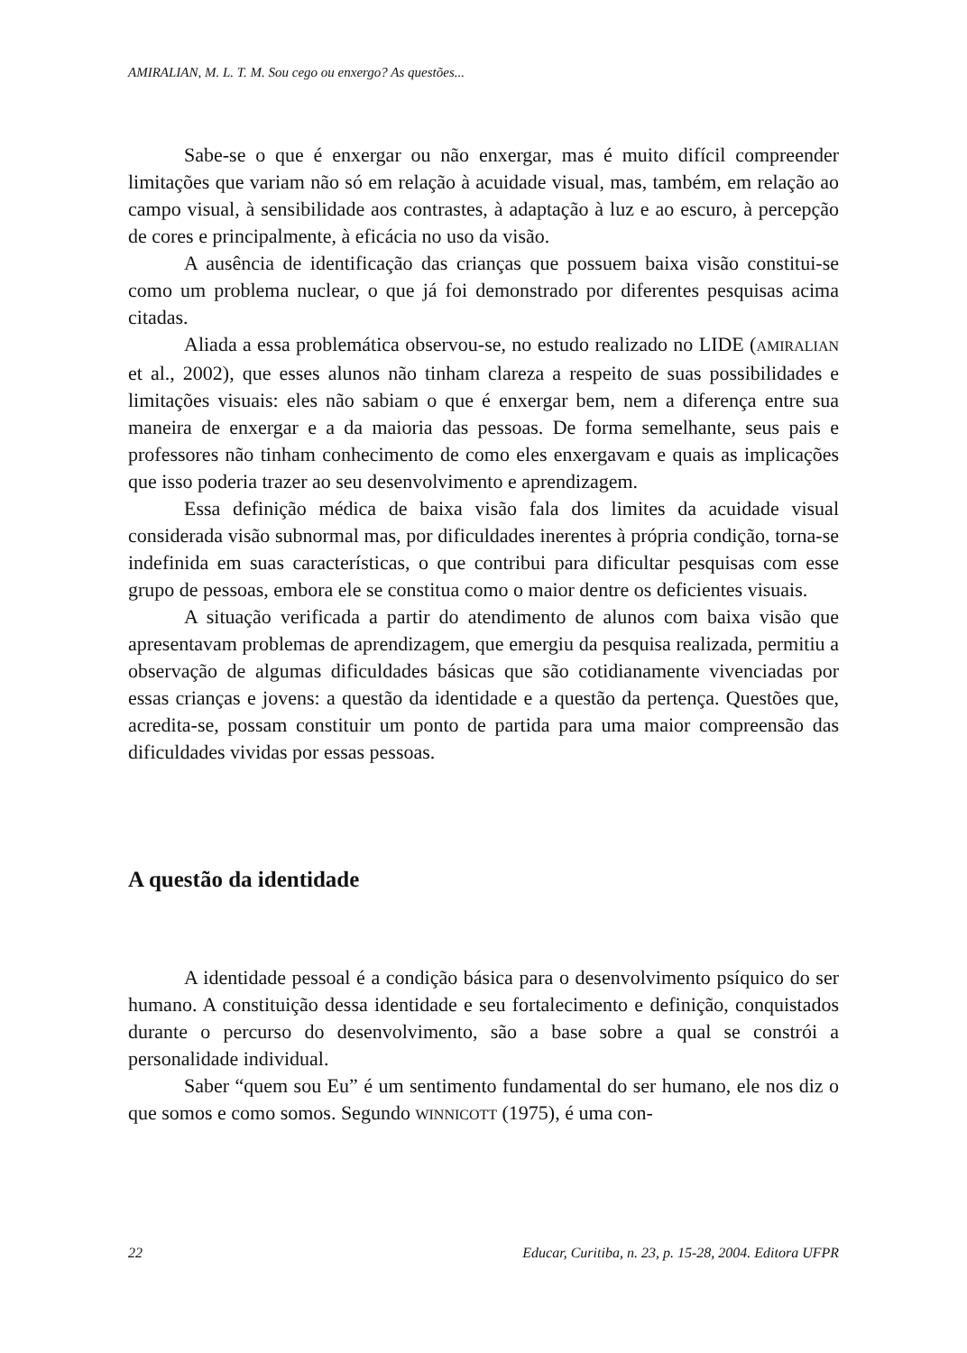AMIRALIAN, M. L. T. M. Sou cego ou enxergo? As questões...
Sabe-se o que é enxergar ou não enxergar, mas é muito difícil compreender limitações que variam não só em relação à acuidade visual, mas, também, em relação ao campo visual, à sensibilidade aos contrastes, à adaptação à luz e ao escuro, à percepção de cores e principalmente, à eficácia no uso da visão.
A ausência de identificação das crianças que possuem baixa visão constitui-se como um problema nuclear, o que já foi demonstrado por diferentes pesquisas acima citadas.
Aliada a essa problemática observou-se, no estudo realizado no LIDE (AMIRALIAN et al., 2002), que esses alunos não tinham clareza a respeito de suas possibilidades e limitações visuais: eles não sabiam o que é enxergar bem, nem a diferença entre sua maneira de enxergar e a da maioria das pessoas. De forma semelhante, seus pais e professores não tinham conhecimento de como eles enxergavam e quais as implicações que isso poderia trazer ao seu desenvolvimento e aprendizagem.
Essa definição médica de baixa visão fala dos limites da acuidade visual considerada visão subnormal mas, por dificuldades inerentes à própria condição, torna-se indefinida em suas características, o que contribui para dificultar pesquisas com esse grupo de pessoas, embora ele se constitua como o maior dentre os deficientes visuais.
A situação verificada a partir do atendimento de alunos com baixa visão que apresentavam problemas de aprendizagem, que emergiu da pesquisa realizada, permitiu a observação de algumas dificuldades básicas que são cotidianamente vivenciadas por essas crianças e jovens: a questão da identidade e a questão da pertença. Questões que, acredita-se, possam constituir um ponto de partida para uma maior compreensão das dificuldades vividas por essas pessoas.
A questão da identidade
A identidade pessoal é a condição básica para o desenvolvimento psíquico do ser humano. A constituição dessa identidade e seu fortalecimento e definição, conquistados durante o percurso do desenvolvimento, são a base sobre a qual se constrói a personalidade individual.
Saber “quem sou Eu” é um sentimento fundamental do ser humano, ele nos diz o que somos e como somos. Segundo WINNICOTT (1975), é uma con-
22 Educar, Curitiba, n. 23, p. 15-28, 2004. Editora UFPR